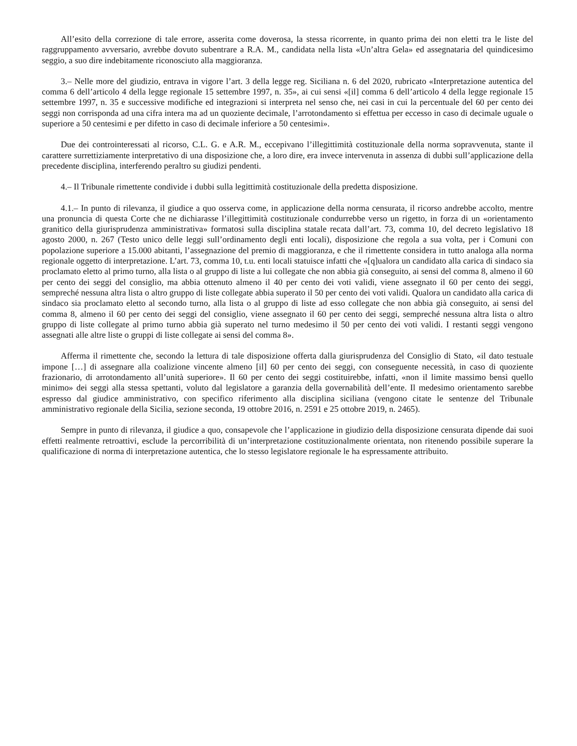All’esito della correzione di tale errore, asserita come doverosa, la stessa ricorrente, in quanto prima dei non eletti tra le liste del raggruppamento avversario, avrebbe dovuto subentrare a R.A. M., candidata nella lista «Un’altra Gela» ed assegnataria del quindicesimo seggio, a suo dire indebitamente riconosciuto alla maggioranza.
3.– Nelle more del giudizio, entrava in vigore l’art. 3 della legge reg. Siciliana n. 6 del 2020, rubricato «Interpretazione autentica del comma 6 dell’articolo 4 della legge regionale 15 settembre 1997, n. 35», ai cui sensi «[il] comma 6 dell’articolo 4 della legge regionale 15 settembre 1997, n. 35 e successive modifiche ed integrazioni si interpreta nel senso che, nei casi in cui la percentuale del 60 per cento dei seggi non corrisponda ad una cifra intera ma ad un quoziente decimale, l’arrotondamento si effettua per eccesso in caso di decimale uguale o superiore a 50 centesimi e per difetto in caso di decimale inferiore a 50 centesimi».
Due dei controinteressati al ricorso, C.L. G. e A.R. M., eccepivano l’illegittimità costituzionale della norma sopravvenuta, stante il carattere surrettiziamente interpretativo di una disposizione che, a loro dire, era invece intervenuta in assenza di dubbi sull’applicazione della precedente disciplina, interferendo peraltro su giudizi pendenti.
4.– Il Tribunale rimettente condivide i dubbi sulla legittimità costituzionale della predetta disposizione.
4.1.– In punto di rilevanza, il giudice a quo osserva come, in applicazione della norma censurata, il ricorso andrebbe accolto, mentre una pronuncia di questa Corte che ne dichiarasse l’illegittimità costituzionale condurrebbe verso un rigetto, in forza di un «orientamento granitico della giurisprudenza amministrativa» formatosi sulla disciplina statale recata dall’art. 73, comma 10, del decreto legislativo 18 agosto 2000, n. 267 (Testo unico delle leggi sull’ordinamento degli enti locali), disposizione che regola a sua volta, per i Comuni con popolazione superiore a 15.000 abitanti, l’assegnazione del premio di maggioranza, e che il rimettente considera in tutto analoga alla norma regionale oggetto di interpretazione. L’art. 73, comma 10, t.u. enti locali statuisce infatti che «[q]ualora un candidato alla carica di sindaco sia proclamato eletto al primo turno, alla lista o al gruppo di liste a lui collegate che non abbia già conseguito, ai sensi del comma 8, almeno il 60 per cento dei seggi del consiglio, ma abbia ottenuto almeno il 40 per cento dei voti validi, viene assegnato il 60 per cento dei seggi, sempreché nessuna altra lista o altro gruppo di liste collegate abbia superato il 50 per cento dei voti validi. Qualora un candidato alla carica di sindaco sia proclamato eletto al secondo turno, alla lista o al gruppo di liste ad esso collegate che non abbia già conseguito, ai sensi del comma 8, almeno il 60 per cento dei seggi del consiglio, viene assegnato il 60 per cento dei seggi, sempreché nessuna altra lista o altro gruppo di liste collegate al primo turno abbia già superato nel turno medesimo il 50 per cento dei voti validi. I restanti seggi vengono assegnati alle altre liste o gruppi di liste collegate ai sensi del comma 8».
Afferma il rimettente che, secondo la lettura di tale disposizione offerta dalla giurisprudenza del Consiglio di Stato, «il dato testuale impone […] di assegnare alla coalizione vincente almeno [il] 60 per cento dei seggi, con conseguente necessità, in caso di quoziente frazionario, di arrotondamento all’unità superiore». Il 60 per cento dei seggi costituirebbe, infatti, «non il limite massimo bensì quello minimo» dei seggi alla stessa spettanti, voluto dal legislatore a garanzia della governabilità dell’ente. Il medesimo orientamento sarebbe espresso dal giudice amministrativo, con specifico riferimento alla disciplina siciliana (vengono citate le sentenze del Tribunale amministrativo regionale della Sicilia, sezione seconda, 19 ottobre 2016, n. 2591 e 25 ottobre 2019, n. 2465).
Sempre in punto di rilevanza, il giudice a quo, consapevole che l’applicazione in giudizio della disposizione censurata dipende dai suoi effetti realmente retroattivi, esclude la percorribilità di un’interpretazione costituzionalmente orientata, non ritenendo possibile superare la qualificazione di norma di interpretazione autentica, che lo stesso legislatore regionale le ha espressamente attribuito.